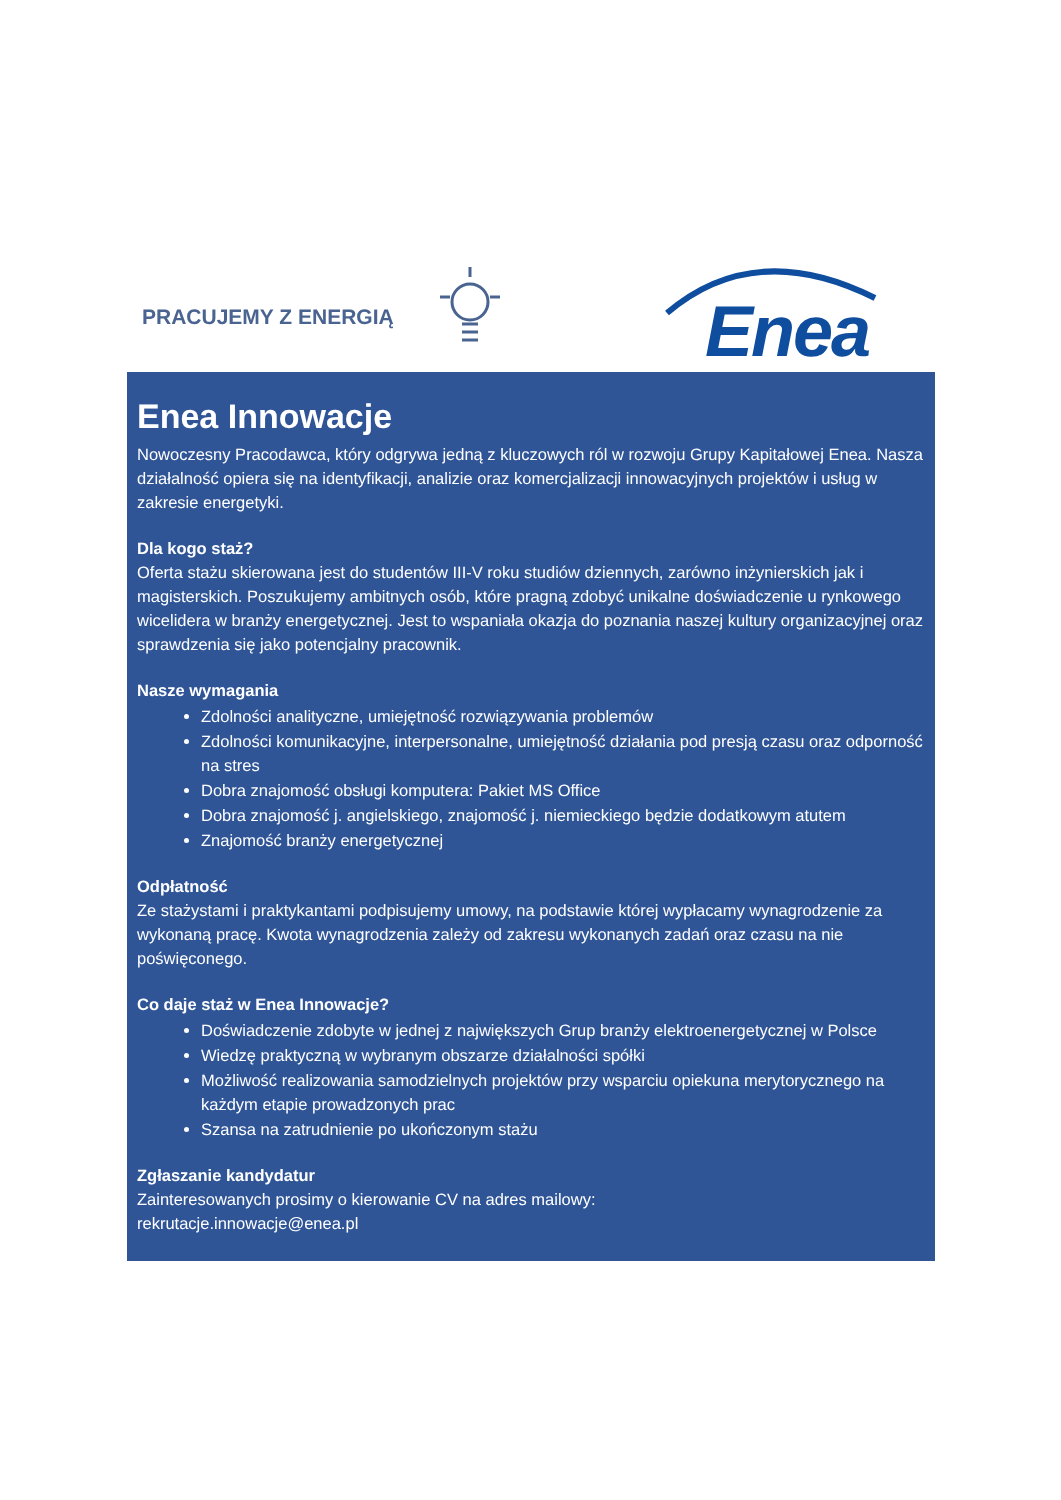PRACUJEMY Z ENERGIĄ Enea
Enea Innowacje
Nowoczesny Pracodawca, który odgrywa jedną z kluczowych ról w rozwoju Grupy Kapitałowej Enea. Nasza działalność opiera się na identyfikacji, analizie oraz komercjalizacji innowacyjnych projektów i usług w zakresie energetyki.
Dla kogo staż?
Oferta stażu skierowana jest do studentów III-V roku studiów dziennych, zarówno inżynierskich jak i magisterskich. Poszukujemy ambitnych osób, które pragną zdobyć unikalne doświadczenie u rynkowego wicelidera w branży energetycznej. Jest to wspaniała okazja do poznania naszej kultury organizacyjnej oraz sprawdzenia się jako potencjalny pracownik.
Nasze wymagania
Zdolności analityczne, umiejętność rozwiązywania problemów
Zdolności komunikacyjne, interpersonalne, umiejętność działania pod presją czasu oraz odporność na stres
Dobra znajomość obsługi komputera: Pakiet MS Office
Dobra znajomość j. angielskiego, znajomość j. niemieckiego będzie dodatkowym atutem
Znajomość branży energetycznej
Odpłatność
Ze stażystami i praktykantami podpisujemy umowy, na podstawie której wypłacamy wynagrodzenie za wykonaną pracę. Kwota wynagrodzenia zależy od zakresu wykonanych zadań oraz czasu na nie poświęconego.
Co daje staż w Enea Innowacje?
Doświadczenie zdobyte w jednej z największych Grup branży elektroenergetycznej w Polsce
Wiedzę praktyczną w wybranym obszarze działalności spółki
Możliwość realizowania samodzielnych projektów przy wsparciu opiekuna merytorycznego na każdym etapie prowadzonych prac
Szansa na zatrudnienie po ukończonym stażu
Zgłaszanie kandydatur
Zainteresowanych prosimy o kierowanie CV na adres mailowy:
rekrutacje.innowacje@enea.pl